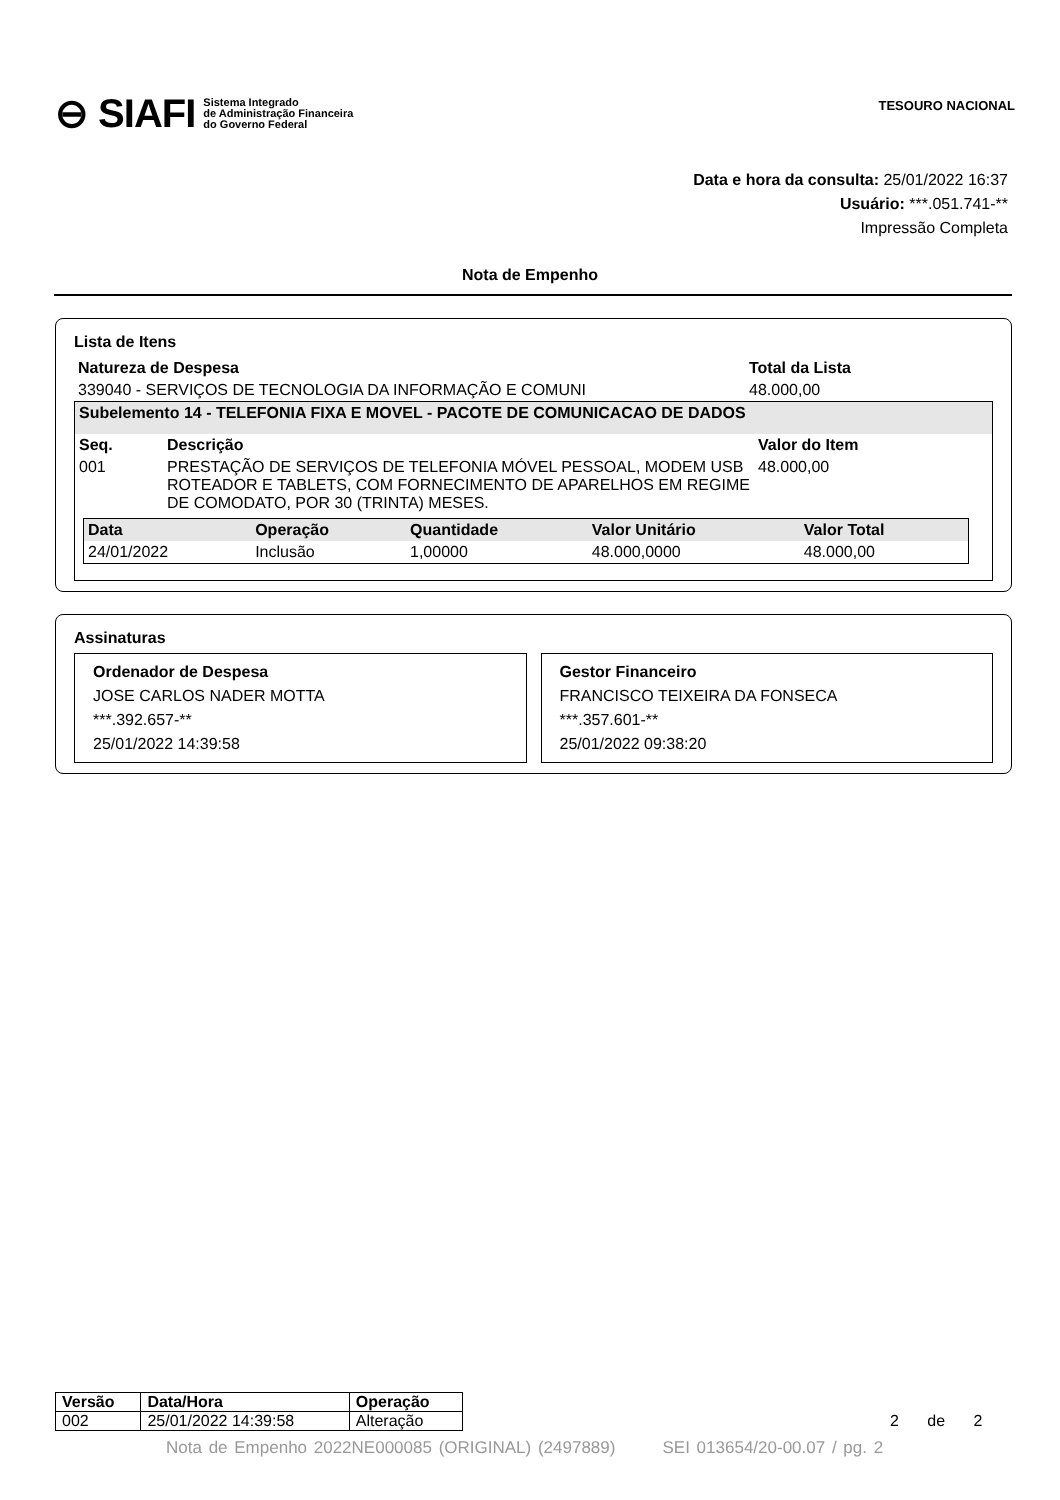⊖ SIAFI Sistema Integrado
de Administração Financeira
do Governo Federal
TESOURO NACIONAL
Data e hora da consulta: 25/01/2022 16:37
Usuário: ***.051.741-**
Impressão Completa
Nota de Empenho
Lista de Itens
| Natureza de Despesa | Total da Lista |
| --- | --- |
| 339040 - SERVIÇOS DE TECNOLOGIA DA INFORMAÇÃO E COMUNI | 48.000,00 |
| Subelemento 14 - TELEFONIA FIXA E MOVEL - PACOTE DE COMUNICACAO DE DADOS | | |
| Seq. | Descrição | Valor do Item |
| 001 | PRESTAÇÃO DE SERVIÇOS DE TELEFONIA MÓVEL PESSOAL, MODEM USB ROTEADOR E TABLETS, COM FORNECIMENTO DE APARELHOS EM REGIME DE COMODATO, POR 30 (TRINTA) MESES. | 48.000,00 |
| Data | Operação | Quantidade | Valor Unitário | Valor Total |
| --- | --- | --- | --- | --- |
| 24/01/2022 | Inclusão | 1,00000 | 48.000,0000 | 48.000,00 |
Assinaturas
Ordenador de Despesa
JOSE CARLOS NADER MOTTA
***.392.657-**
25/01/2022 14:39:58
Gestor Financeiro
FRANCISCO TEIXEIRA DA FONSECA
***.357.601-**
25/01/2022 09:38:20
| Versão | Data/Hora | Operação |
| --- | --- | --- |
| 002 | 25/01/2022 14:39:58 | Alteração |
2 de 2
Nota de Empenho 2022NE000085 (ORIGINAL) (2497889) SEI 013654/20-00.07 / pg. 2